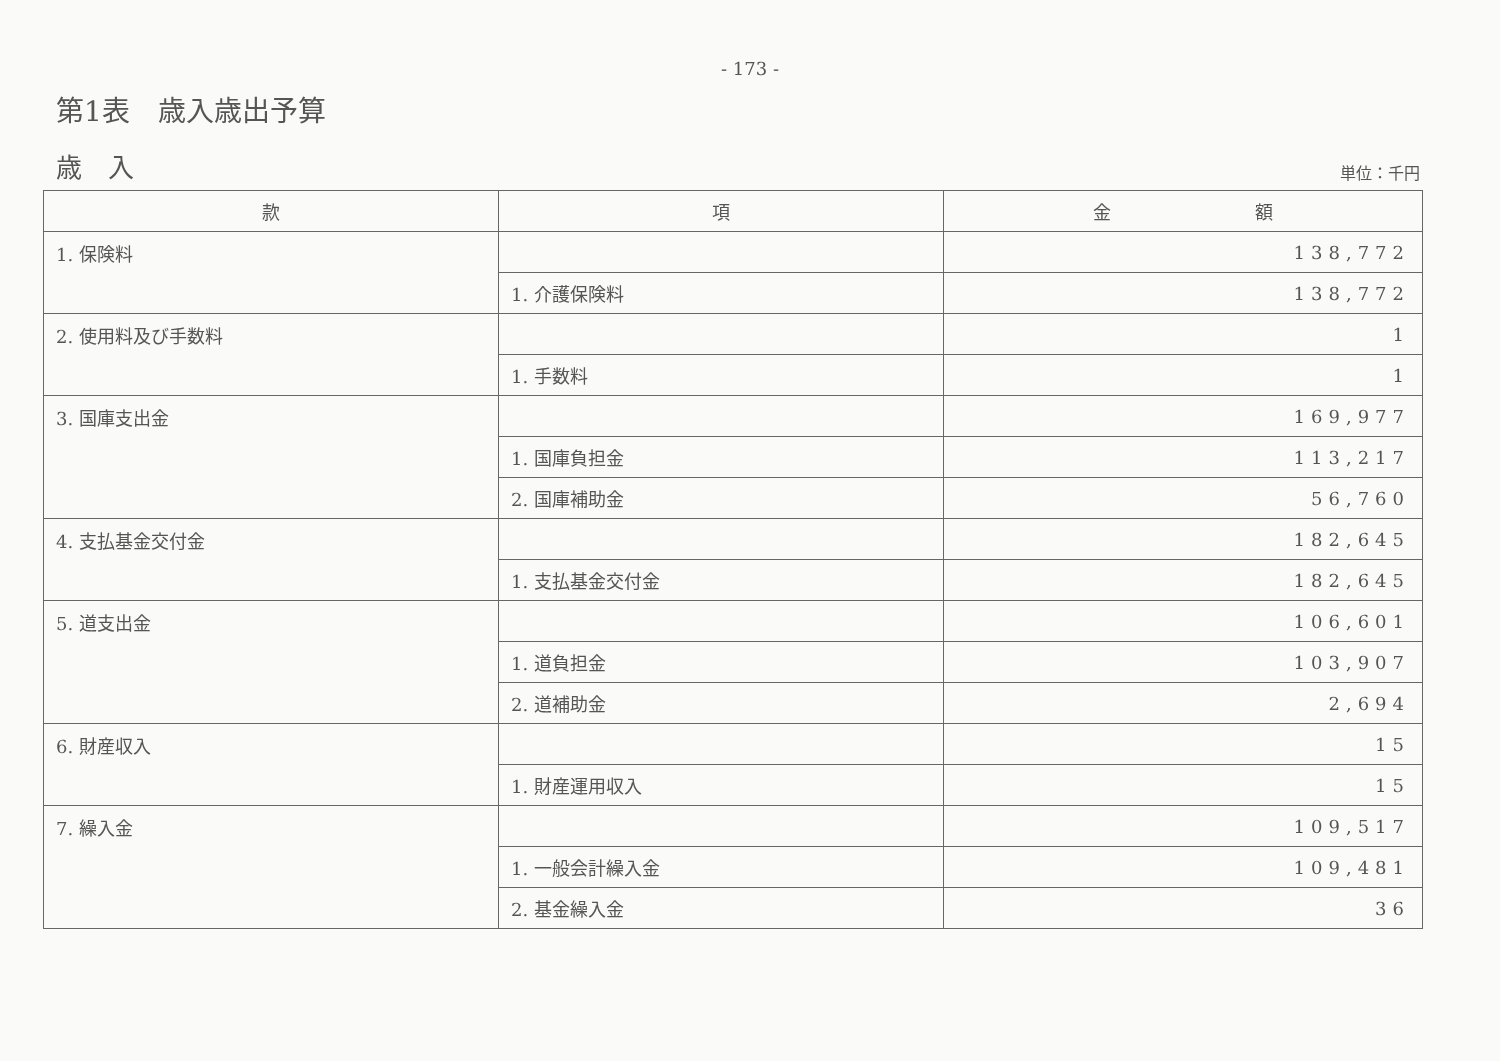- 173 -
第1表　歳入歳出予算
歳　入
単位：千円
| 款 | 項 | 金 額 |
| --- | --- | --- |
| 1. 保険料 | | 138,772 |
| | 1. 介護保険料 | 138,772 |
| 2. 使用料及び手数料 | | 1 |
| | 1. 手数料 | 1 |
| 3. 国庫支出金 | | 169,977 |
| | 1. 国庫負担金 | 113,217 |
| | 2. 国庫補助金 | 56,760 |
| 4. 支払基金交付金 | | 182,645 |
| | 1. 支払基金交付金 | 182,645 |
| 5. 道支出金 | | 106,601 |
| | 1. 道負担金 | 103,907 |
| | 2. 道補助金 | 2,694 |
| 6. 財産収入 | | 15 |
| | 1. 財産運用収入 | 15 |
| 7. 繰入金 | | 109,517 |
| | 1. 一般会計繰入金 | 109,481 |
| | 2. 基金繰入金 | 36 |